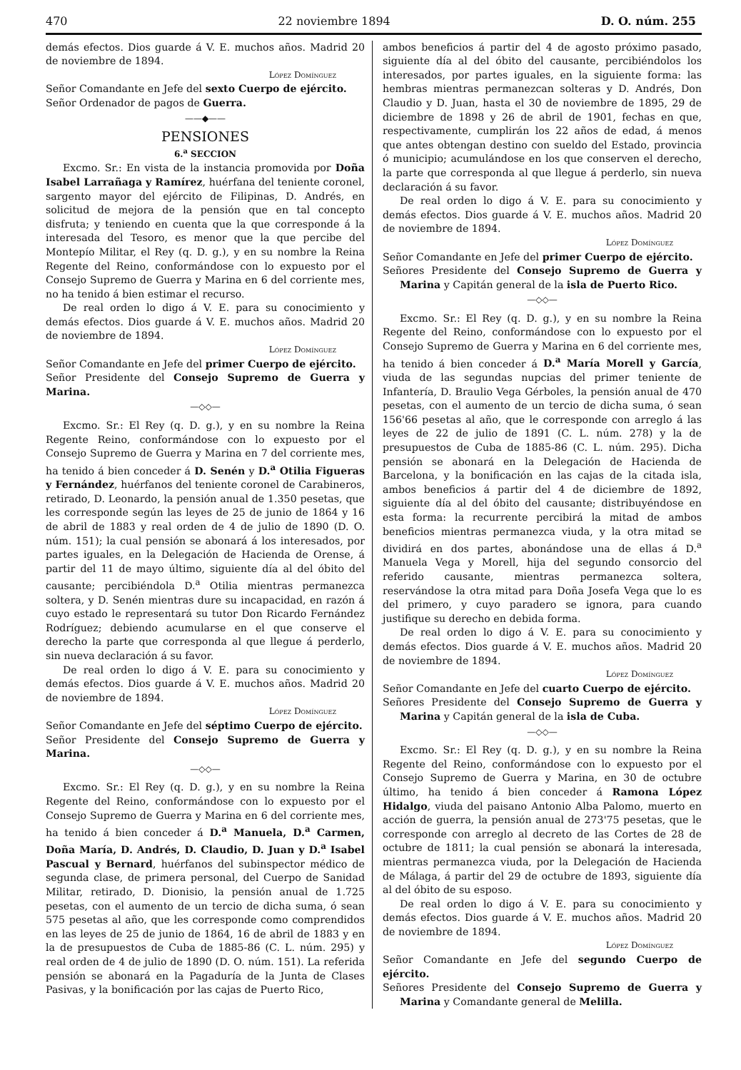470 22 noviembre 1894 D. O. núm. 255
demás efectos. Dios guarde á V. E. muchos años. Madrid 20 de noviembre de 1894.
López Domínguez
Señor Comandante en Jefe del sexto Cuerpo de ejército.
Señor Ordenador de pagos de Guerra.
——◆——
PENSIONES
6.<sup>a</sup> SECCION
Excmo. Sr.: En vista de la instancia promovida por Doña Isabel Larrañaga y Ramírez, huérfana del teniente coronel, sargento mayor del ejército de Filipinas, D. Andrés, en solicitud de mejora de la pensión que en tal concepto disfruta; y teniendo en cuenta que la que corresponde á la interesada del Tesoro, es menor que la que percibe del Montepío Militar, el Rey (q. D. g.), y en su nombre la Reina Regente del Reino, conformándose con lo expuesto por el Consejo Supremo de Guerra y Marina en 6 del corriente mes, no ha tenido á bien estimar el recurso.
De real orden lo digo á V. E. para su conocimiento y demás efectos. Dios guarde á V. E. muchos años. Madrid 20 de noviembre de 1894.
López Domínguez
Señor Comandante en Jefe del primer Cuerpo de ejército.
Señor Presidente del Consejo Supremo de Guerra y Marina.
—◇◇—
Excmo. Sr.: El Rey (q. D. g.), y en su nombre la Reina Regente Reino, conformándose con lo expuesto por el Consejo Supremo de Guerra y Marina en 7 del corriente mes, ha tenido á bien conceder á D. Senén y D.<sup>a</sup> Otilia Figueras y Fernández, huérfanos del teniente coronel de Carabineros, retirado, D. Leonardo, la pensión anual de 1.350 pesetas, que les corresponde según las leyes de 25 de junio de 1864 y 16 de abril de 1883 y real orden de 4 de julio de 1890 (D. O. núm. 151); la cual pensión se abonará á los interesados, por partes iguales, en la Delegación de Hacienda de Orense, á partir del 11 de mayo último, siguiente día al del óbito del causante; percibiéndola D.<sup>a</sup> Otilia mientras permanezca soltera, y D. Senén mientras dure su incapacidad, en razón á cuyo estado le representará su tutor Don Ricardo Fernández Rodríguez; debiendo acumularse en el que conserve el derecho la parte que corresponda al que llegue á perderlo, sin nueva declaración á su favor.
De real orden lo digo á V. E. para su conocimiento y demás efectos. Dios guarde á V. E. muchos años. Madrid 20 de noviembre de 1894.
López Domínguez
Señor Comandante en Jefe del séptimo Cuerpo de ejército.
Señor Presidente del Consejo Supremo de Guerra y Marina.
—◇◇—
Excmo. Sr.: El Rey (q. D. g.), y en su nombre la Reina Regente del Reino, conformándose con lo expuesto por el Consejo Supremo de Guerra y Marina en 6 del corriente mes, ha tenido á bien conceder á D.<sup>a</sup> Manuela, D.<sup>a</sup> Carmen, Doña María, D. Andrés, D. Claudio, D. Juan y D.<sup>a</sup> Isabel Pascual y Bernard, huérfanos del subinspector médico de segunda clase, de primera personal, del Cuerpo de Sanidad Militar, retirado, D. Dionisio, la pensión anual de 1.725 pesetas, con el aumento de un tercio de dicha suma, ó sean 575 pesetas al año, que les corresponde como comprendidos en las leyes de 25 de junio de 1864, 16 de abril de 1883 y en la de presupuestos de Cuba de 1885-86 (C. L. núm. 295) y real orden de 4 de julio de 1890 (D. O. núm. 151). La referida pensión se abonará en la Pagaduría de la Junta de Clases Pasivas, y la bonificación por las cajas de Puerto Rico,
ambos beneficios á partir del 4 de agosto próximo pasado, siguiente día al del óbito del causante, percibiéndolos los interesados, por partes iguales, en la siguiente forma: las hembras mientras permanezcan solteras y D. Andrés, Don Claudio y D. Juan, hasta el 30 de noviembre de 1895, 29 de diciembre de 1898 y 26 de abril de 1901, fechas en que, respectivamente, cumplirán los 22 años de edad, á menos que antes obtengan destino con sueldo del Estado, provincia ó municipio; acumulándose en los que conserven el derecho, la parte que corresponda al que llegue á perderlo, sin nueva declaración á su favor.
De real orden lo digo á V. E. para su conocimiento y demás efectos. Dios guarde á V. E. muchos años. Madrid 20 de noviembre de 1894.
López Domínguez
Señor Comandante en Jefe del primer Cuerpo de ejército.
Señores Presidente del Consejo Supremo de Guerra y Marina y Capitán general de la isla de Puerto Rico.
—◇◇—
Excmo. Sr.: El Rey (q. D. g.), y en su nombre la Reina Regente del Reino, conformándose con lo expuesto por el Consejo Supremo de Guerra y Marina en 6 del corriente mes, ha tenido á bien conceder á D.<sup>a</sup> María Morell y García, viuda de las segundas nupcias del primer teniente de Infantería, D. Braulio Vega Gérboles, la pensión anual de 470 pesetas, con el aumento de un tercio de dicha suma, ó sean 156'66 pesetas al año, que le corresponde con arreglo á las leyes de 22 de julio de 1891 (C. L. núm. 278) y la de presupuestos de Cuba de 1885-86 (C. L. núm. 295). Dicha pensión se abonará en la Delegación de Hacienda de Barcelona, y la bonificación en las cajas de la citada isla, ambos beneficios á partir del 4 de diciembre de 1892, siguiente día al del óbito del causante; distribuyéndose en esta forma: la recurrente percibirá la mitad de ambos beneficios mientras permanezca viuda, y la otra mitad se dividirá en dos partes, abonándose una de ellas á D.<sup>a</sup> Manuela Vega y Morell, hija del segundo consorcio del referido causante, mientras permanezca soltera, reservándose la otra mitad para Doña Josefa Vega que lo es del primero, y cuyo paradero se ignora, para cuando justifique su derecho en debida forma.
De real orden lo digo á V. E. para su conocimiento y demás efectos. Dios guarde á V. E. muchos años. Madrid 20 de noviembre de 1894.
López Domínguez
Señor Comandante en Jefe del cuarto Cuerpo de ejército.
Señores Presidente del Consejo Supremo de Guerra y Marina y Capitán general de la isla de Cuba.
—◇◇—
Excmo. Sr.: El Rey (q. D. g.), y en su nombre la Reina Regente del Reino, conformándose con lo expuesto por el Consejo Supremo de Guerra y Marina, en 30 de octubre último, ha tenido á bien conceder á Ramona López Hidalgo, viuda del paisano Antonio Alba Palomo, muerto en acción de guerra, la pensión anual de 273'75 pesetas, que le corresponde con arreglo al decreto de las Cortes de 28 de octubre de 1811; la cual pensión se abonará la interesada, mientras permanezca viuda, por la Delegación de Hacienda de Málaga, á partir del 29 de octubre de 1893, siguiente día al del óbito de su esposo.
De real orden lo digo á V. E. para su conocimiento y demás efectos. Dios guarde á V. E. muchos años. Madrid 20 de noviembre de 1894.
López Domínguez
Señor Comandante en Jefe del segundo Cuerpo de ejército.
Señores Presidente del Consejo Supremo de Guerra y Marina y Comandante general de Melilla.